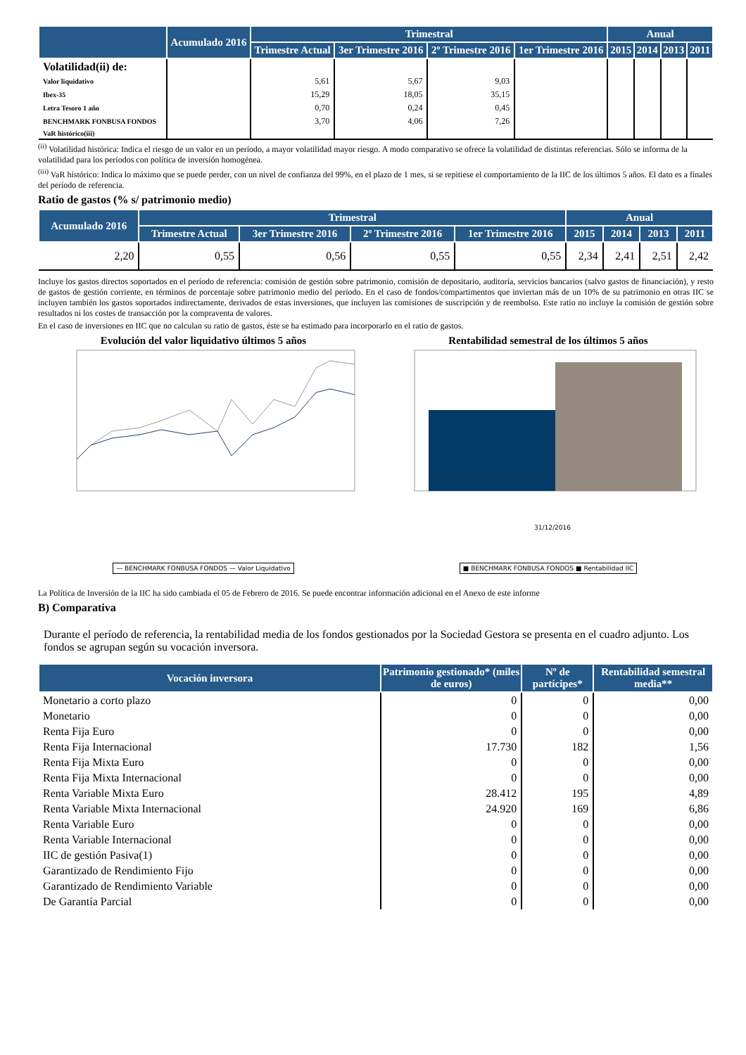| | Acumulado 2016 | Trimestral | | | | Anual | | | |
| --- | --- | --- | --- | --- | --- | --- | --- | --- | --- |
| | | Trimestre Actual | 3er Trimestre 2016 | 2º Trimestre 2016 | 1er Trimestre 2016 | 2015 | 2014 | 2013 | 2011 |
| Volatilidad(ii) de: | | | | | | | | | |
| Valor liquidativo | | 5,61 | 5,67 | 9,03 | | | | | |
| Ibex-35 | | 15,29 | 18,05 | 35,15 | | | | | |
| Letra Tesoro 1 año | | 0,70 | 0,24 | 0,45 | | | | | |
| BENCHMARK FONBUSA FONDOS | | 3,70 | 4,06 | 7,26 | | | | | |
| VaR histórico(iii) | | | | | | | | | |
<sup>(ii)</sup> Volatilidad histórica: Indica el riesgo de un valor en un período, a mayor volatilidad mayor riesgo. A modo comparativo se ofrece la volatilidad de distintas referencias. Sólo se informa de la volatilidad para los períodos con política de inversión homogénea.
<sup>(iii)</sup> VaR histórico: Indica lo máximo que se puede perder, con un nivel de confianza del 99%, en el plazo de 1 mes, si se repitiese el comportamiento de la IIC de los últimos 5 años. El dato es a finales del período de referencia.
Ratio de gastos (% s/ patrimonio medio)
| Acumulado 2016 | Trimestral | | | | Anual | | | |
| --- | --- | --- | --- | --- | --- | --- | --- | --- |
| | Trimestre Actual | 3er Trimestre 2016 | 2º Trimestre 2016 | 1er Trimestre 2016 | 2015 | 2014 | 2013 | 2011 |
| 2,20 | 0,55 | 0,56 | 0,55 | 0,55 | 2,34 | 2,41 | 2,51 | 2,42 |
Incluye los gastos directos soportados en el período de referencia: comisión de gestión sobre patrimonio, comisión de depositario, auditoría, servicios bancarios (salvo gastos de financiación), y resto de gastos de gestión corriente, en términos de porcentaje sobre patrimonio medio del período. En el caso de fondos/compartimentos que inviertan más de un 10% de su patrimonio en otras IIC se incluyen también los gastos soportados indirectamente, derivados de estas inversiones, que incluyen las comisiones de suscripción y de reembolso. Este ratio no incluye la comisión de gestión sobre resultados ni los costes de transacción por la compraventa de valores.
En el caso de inversiones en IIC que no calculan su ratio de gastos, éste se ha estimado para incorporarlo en el ratio de gastos.
Evolución del valor liquidativo últimos 5 años
— BENCHMARK FONBUSA FONDOS — Valor Liquidativo
Rentabilidad semestral de los últimos 5 años
31/12/2016
■ BENCHMARK FONBUSA FONDOS ■ Rentabilidad IIC
La Política de Inversión de la IIC ha sido cambiada el 05 de Febrero de 2016. Se puede encontrar información adicional en el Anexo de este informe
B) Comparativa
Durante el período de referencia, la rentabilidad media de los fondos gestionados por la Sociedad Gestora se presenta en el cuadro adjunto. Los fondos se agrupan según su vocación inversora.
| Vocación inversora | Patrimonio gestionado* (miles de euros) | Nº de partícipes* | Rentabilidad semestral media** |
| --- | --- | --- | --- |
| Monetario a corto plazo | 0 | 0 | 0,00 |
| Monetario | 0 | 0 | 0,00 |
| Renta Fija Euro | 0 | 0 | 0,00 |
| Renta Fija Internacional | 17.730 | 182 | 1,56 |
| Renta Fija Mixta Euro | 0 | 0 | 0,00 |
| Renta Fija Mixta Internacional | 0 | 0 | 0,00 |
| Renta Variable Mixta Euro | 28.412 | 195 | 4,89 |
| Renta Variable Mixta Internacional | 24.920 | 169 | 6,86 |
| Renta Variable Euro | 0 | 0 | 0,00 |
| Renta Variable Internacional | 0 | 0 | 0,00 |
| IIC de gestión Pasiva(1) | 0 | 0 | 0,00 |
| Garantizado de Rendimiento Fijo | 0 | 0 | 0,00 |
| Garantizado de Rendimiento Variable | 0 | 0 | 0,00 |
| De Garantía Parcial | 0 | 0 | 0,00 |